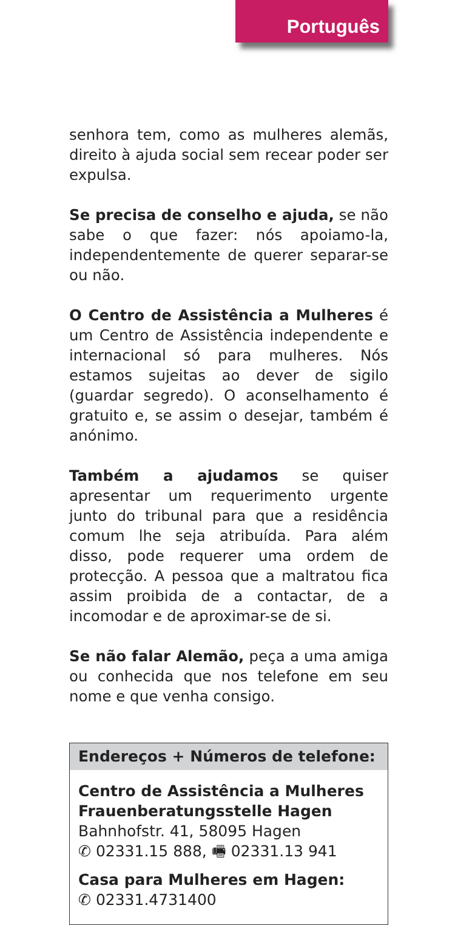Português
senhora tem, como as mulheres alemãs, direito à ajuda social sem recear poder ser expulsa.
Se precisa de conselho e ajuda, se não sabe o que fazer: nós apoiamo-la, indepen­dentemente de querer separar-se ou não.
O Centro de Assistência a Mulheres é um Centro de Assistência independente e internacional só para mulheres. Nós estamos sujeitas ao dever de sigilo (guardar segredo). O aconselhamento é gratuito e, se assim o desejar, também é anónimo.
Também a ajudamos se quiser apresentar um requerimento urgente junto do tribunal para que a residência comum lhe seja atribuída. Para além disso, pode requerer uma ordem de protecção. A pessoa que a maltratou fica assim proibida de a contactar, de a incomodar e de aproximar-se de si.
Se não falar Alemão, peça a uma amiga ou conhecida que nos telefone em seu nome e que venha consigo.
Endereços + Números de telefone:
Centro de Assistência a Mulheres
Frauenberatungsstelle Hagen
Bahnhofstr. 41, 58095 Hagen
✆ 02331.15 888, 🖷 02331.13 941
Casa para Mulheres em Hagen:
✆ 02331.4731400